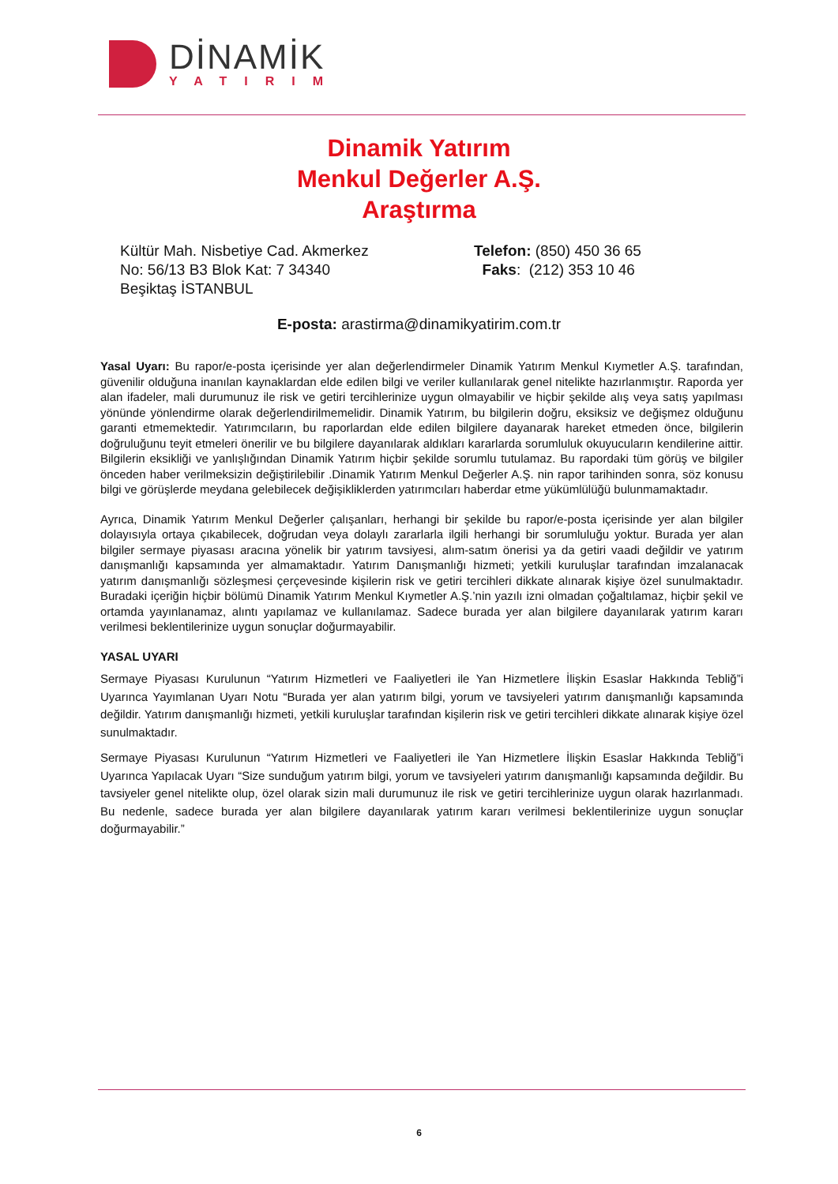DİNAMİK
YATIRIM
Dinamik Yatırım
Menkul Değerler A.Ş.
Araştırma
Kültür Mah. Nisbetiye Cad. Akmerkez
No: 56/13 B3 Blok Kat: 7 34340
Beşiktaş İSTANBUL
Telefon: (850) 450 36 65
Faks: (212) 353 10 46
E-posta: arastirma@dinamikyatirim.com.tr
Yasal Uyarı: Bu rapor/e-posta içerisinde yer alan değerlendirmeler Dinamik Yatırım Menkul Kıymetler A.Ş. tarafından, güvenilir olduğuna inanılan kaynaklardan elde edilen bilgi ve veriler kullanılarak genel nitelikte hazırlanmıştır. Raporda yer alan ifadeler, mali durumunuz ile risk ve getiri tercihlerinize uygun olmayabilir ve hiçbir şekilde alış veya satış yapılması yönünde yönlendirme olarak değerlendirilmemelidir. Dinamik Yatırım, bu bilgilerin doğru, eksiksiz ve değişmez olduğunu garanti etmemektedir. Yatırımcıların, bu raporlardan elde edilen bilgilere dayanarak hareket etmeden önce, bilgilerin doğruluğunu teyit etmeleri önerilir ve bu bilgilere dayanılarak aldıkları kararlarda sorumluluk okuyucuların kendilerine aittir. Bilgilerin eksikliği ve yanlışlığından Dinamik Yatırım hiçbir şekilde sorumlu tutulamaz. Bu rapordaki tüm görüş ve bilgiler önceden haber verilmeksizin değiştirilebilir .Dinamik Yatırım Menkul Değerler A.Ş. nin rapor tarihinden sonra, söz konusu bilgi ve görüşlerde meydana gelebilecek değişikliklerden yatırımcıları haberdar etme yükümlülüğü bulunmamaktadır.
Ayrıca, Dinamik Yatırım Menkul Değerler çalışanları, herhangi bir şekilde bu rapor/e-posta içerisinde yer alan bilgiler dolayısıyla ortaya çıkabilecek, doğrudan veya dolaylı zararlarla ilgili herhangi bir sorumluluğu yoktur. Burada yer alan bilgiler sermaye piyasası aracına yönelik bir yatırım tavsiyesi, alım-satım önerisi ya da getiri vaadi değildir ve yatırım danışmanlığı kapsamında yer almamaktadır. Yatırım Danışmanlığı hizmeti; yetkili kuruluşlar tarafından imzalanacak yatırım danışmanlığı sözleşmesi çerçevesinde kişilerin risk ve getiri tercihleri dikkate alınarak kişiye özel sunulmaktadır. Buradaki içeriğin hiçbir bölümü Dinamik Yatırım Menkul Kıymetler A.Ş.’nin yazılı izni olmadan çoğaltılamaz, hiçbir şekil ve ortamda yayınlanamaz, alıntı yapılamaz ve kullanılamaz. Sadece burada yer alan bilgilere dayanılarak yatırım kararı verilmesi beklentilerinize uygun sonuçlar doğurmayabilir.
YASAL UYARI
Sermaye Piyasası Kurulunun “Yatırım Hizmetleri ve Faaliyetleri ile Yan Hizmetlere İlişkin Esaslar Hakkında Tebliğ”i Uyarınca Yayımlanan Uyarı Notu “Burada yer alan yatırım bilgi, yorum ve tavsiyeleri yatırım danışmanlığı kapsamında değildir. Yatırım danışmanlığı hizmeti, yetkili kuruluşlar tarafından kişilerin risk ve getiri tercihleri dikkate alınarak kişiye özel sunulmaktadır.
Sermaye Piyasası Kurulunun “Yatırım Hizmetleri ve Faaliyetleri ile Yan Hizmetlere İlişkin Esaslar Hakkında Tebliğ”i Uyarınca Yapılacak Uyarı “Size sunduğum yatırım bilgi, yorum ve tavsiyeleri yatırım danışmanlığı kapsamında değildir. Bu tavsiyeler genel nitelikte olup, özel olarak sizin mali durumunuz ile risk ve getiri tercihlerinize uygun olarak hazırlanmadı. Bu nedenle, sadece burada yer alan bilgilere dayanılarak yatırım kararı verilmesi beklentilerinize uygun sonuçlar doğurmayabilir.”
6